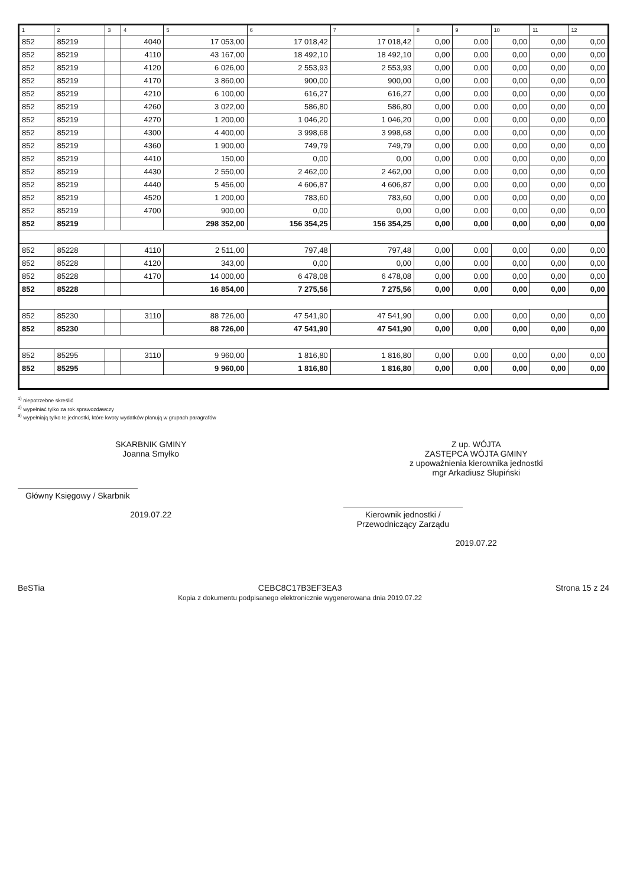| 1 | 2 | 3 | 4 | 5 | 6 | 7 | 8 | 9 | 10 | 11 | 12 |
| --- | --- | --- | --- | --- | --- | --- | --- | --- | --- | --- | --- |
| 852 | 85219 | | 4040 | 17 053,00 | 17 018,42 | 17 018,42 | 0,00 | 0,00 | 0,00 | 0,00 | 0,00 |
| 852 | 85219 | | 4110 | 43 167,00 | 18 492,10 | 18 492,10 | 0,00 | 0,00 | 0,00 | 0,00 | 0,00 |
| 852 | 85219 | | 4120 | 6 026,00 | 2 553,93 | 2 553,93 | 0,00 | 0,00 | 0,00 | 0,00 | 0,00 |
| 852 | 85219 | | 4170 | 3 860,00 | 900,00 | 900,00 | 0,00 | 0,00 | 0,00 | 0,00 | 0,00 |
| 852 | 85219 | | 4210 | 6 100,00 | 616,27 | 616,27 | 0,00 | 0,00 | 0,00 | 0,00 | 0,00 |
| 852 | 85219 | | 4260 | 3 022,00 | 586,80 | 586,80 | 0,00 | 0,00 | 0,00 | 0,00 | 0,00 |
| 852 | 85219 | | 4270 | 1 200,00 | 1 046,20 | 1 046,20 | 0,00 | 0,00 | 0,00 | 0,00 | 0,00 |
| 852 | 85219 | | 4300 | 4 400,00 | 3 998,68 | 3 998,68 | 0,00 | 0,00 | 0,00 | 0,00 | 0,00 |
| 852 | 85219 | | 4360 | 1 900,00 | 749,79 | 749,79 | 0,00 | 0,00 | 0,00 | 0,00 | 0,00 |
| 852 | 85219 | | 4410 | 150,00 | 0,00 | 0,00 | 0,00 | 0,00 | 0,00 | 0,00 | 0,00 |
| 852 | 85219 | | 4430 | 2 550,00 | 2 462,00 | 2 462,00 | 0,00 | 0,00 | 0,00 | 0,00 | 0,00 |
| 852 | 85219 | | 4440 | 5 456,00 | 4 606,87 | 4 606,87 | 0,00 | 0,00 | 0,00 | 0,00 | 0,00 |
| 852 | 85219 | | 4520 | 1 200,00 | 783,60 | 783,60 | 0,00 | 0,00 | 0,00 | 0,00 | 0,00 |
| 852 | 85219 | | 4700 | 900,00 | 0,00 | 0,00 | 0,00 | 0,00 | 0,00 | 0,00 | 0,00 |
| 852 | 85219 | | | 298 352,00 | 156 354,25 | 156 354,25 | 0,00 | 0,00 | 0,00 | 0,00 | 0,00 |
| 852 | 85228 | | 4110 | 2 511,00 | 797,48 | 797,48 | 0,00 | 0,00 | 0,00 | 0,00 | 0,00 |
| 852 | 85228 | | 4120 | 343,00 | 0,00 | 0,00 | 0,00 | 0,00 | 0,00 | 0,00 | 0,00 |
| 852 | 85228 | | 4170 | 14 000,00 | 6 478,08 | 6 478,08 | 0,00 | 0,00 | 0,00 | 0,00 | 0,00 |
| 852 | 85228 | | | 16 854,00 | 7 275,56 | 7 275,56 | 0,00 | 0,00 | 0,00 | 0,00 | 0,00 |
| 852 | 85230 | | 3110 | 88 726,00 | 47 541,90 | 47 541,90 | 0,00 | 0,00 | 0,00 | 0,00 | 0,00 |
| 852 | 85230 | | | 88 726,00 | 47 541,90 | 47 541,90 | 0,00 | 0,00 | 0,00 | 0,00 | 0,00 |
| 852 | 85295 | | 3110 | 9 960,00 | 1 816,80 | 1 816,80 | 0,00 | 0,00 | 0,00 | 0,00 | 0,00 |
| 852 | 85295 | | | 9 960,00 | 1 816,80 | 1 816,80 | 0,00 | 0,00 | 0,00 | 0,00 | 0,00 |
<sup>1)</sup> niepotrzebne skreślić
<sup>2)</sup> wypełniać tylko za rok sprawozdawczy
<sup>3)</sup> wypełniają tylko te jednostki, które kwoty wydatków planują w grupach paragrafów
SKARBNIK GMINY
Joanna Smyłko
Główny Księgowy / Skarbnik
2019.07.22
Z up. WÓJTA
ZASTĘPCA WÓJTA GMINY
z upoważnienia kierownika jednostki
mgr Arkadiusz Słupiński
Kierownik jednostki / Przewodniczący Zarządu
2019.07.22
BeSTia CEBC8C17B3EF3EA3
Kopia z dokumentu podpisanego elektronicznie wygenerowana dnia 2019.07.22 Strona 15 z 24